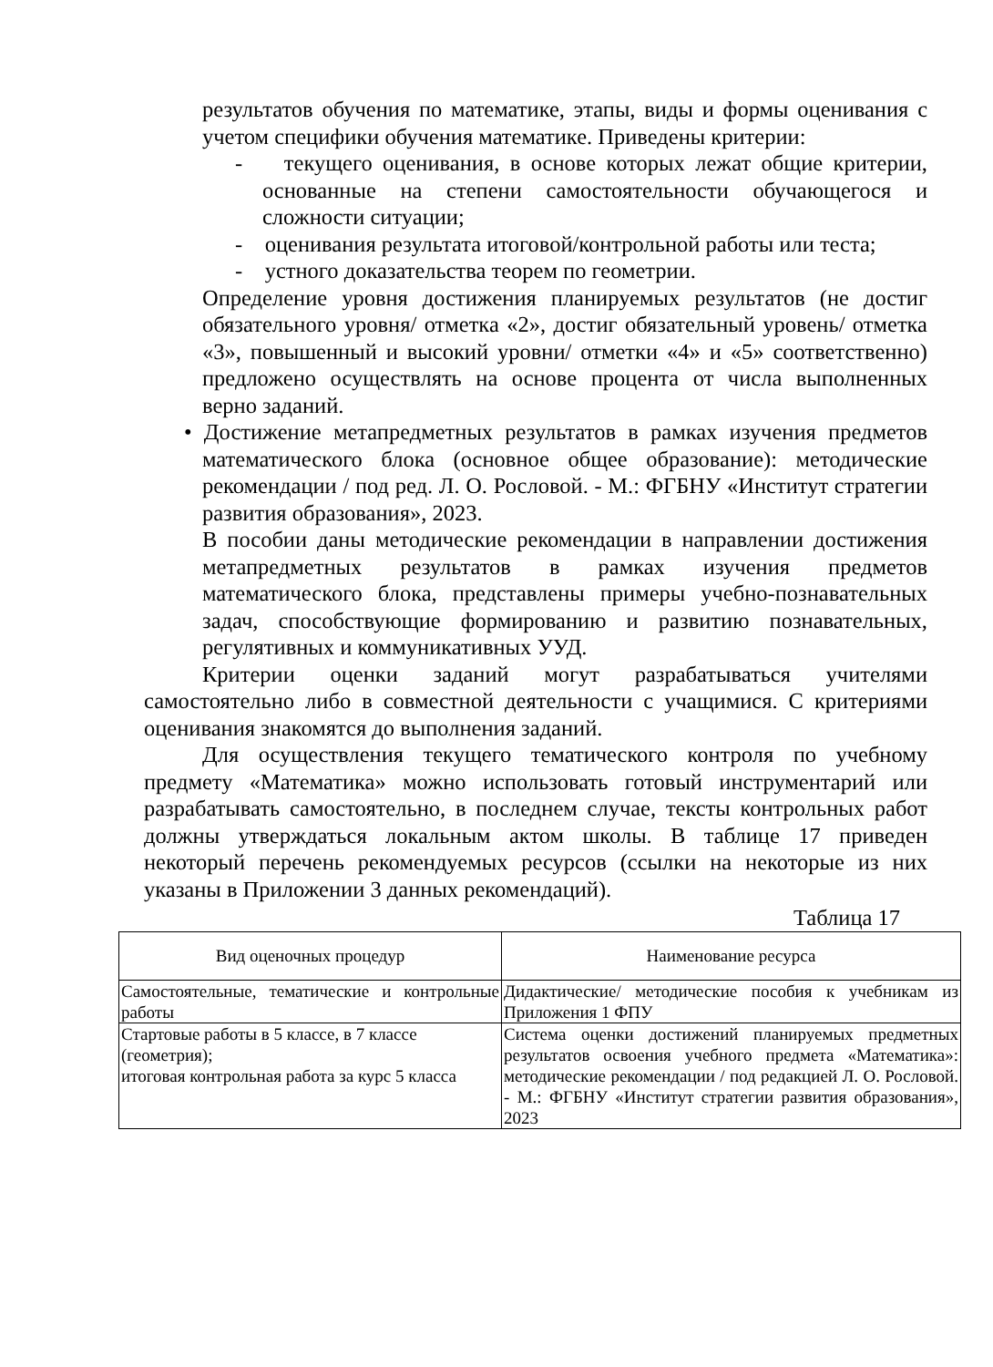результатов обучения по математике, этапы, виды и формы оценивания с учетом специфики обучения математике. Приведены критерии:
- текущего оценивания, в основе которых лежат общие критерии, основанные на степени самостоятельности обучающегося и сложности ситуации;
- оценивания результата итоговой/контрольной работы или теста;
- устного доказательства теорем по геометрии.
Определение уровня достижения планируемых результатов (не достиг обязательного уровня/ отметка «2», достиг обязательный уровень/ отметка «3», повышенный и высокий уровни/ отметки «4» и «5» соответственно) предложено осуществлять на основе процента от числа выполненных верно заданий.
• Достижение метапредметных результатов в рамках изучения предметов математического блока (основное общее образование): методические рекомендации / под ред. Л. О. Рословой. - М.: ФГБНУ «Институт стратегии развития образования», 2023.
В пособии даны методические рекомендации в направлении достижения метапредметных результатов в рамках изучения предметов математического блока, представлены примеры учебно-познавательных задач, способствующие формированию и развитию познавательных, регулятивных и коммуникативных УУД.
Критерии оценки заданий могут разрабатываться учителями самостоятельно либо в совместной деятельности с учащимися. С критериями оценивания знакомятся до выполнения заданий.
Для осуществления текущего тематического контроля по учебному предмету «Математика» можно использовать готовый инструментарий или разрабатывать самостоятельно, в последнем случае, тексты контрольных работ должны утверждаться локальным актом школы. В таблице 17 приведен некоторый перечень рекомендуемых ресурсов (ссылки на некоторые из них указаны в Приложении 3 данных рекомендаций).
Таблица 17
| Вид оценочных процедур | Наименование ресурса |
| --- | --- |
| Самостоятельные, тематические и контрольные работы | Дидактические/ методические пособия к учебникам из Приложения 1 ФПУ |
| Стартовые работы в 5 классе, в 7 классе (геометрия); итоговая контрольная работа за курс 5 класса | Система оценки достижений планируемых предметных результатов освоения учебного предмета «Математика»: методические рекомендации / под редакцией Л. О. Рословой. - М.: ФГБНУ «Институт стратегии развития образования», 2023 |